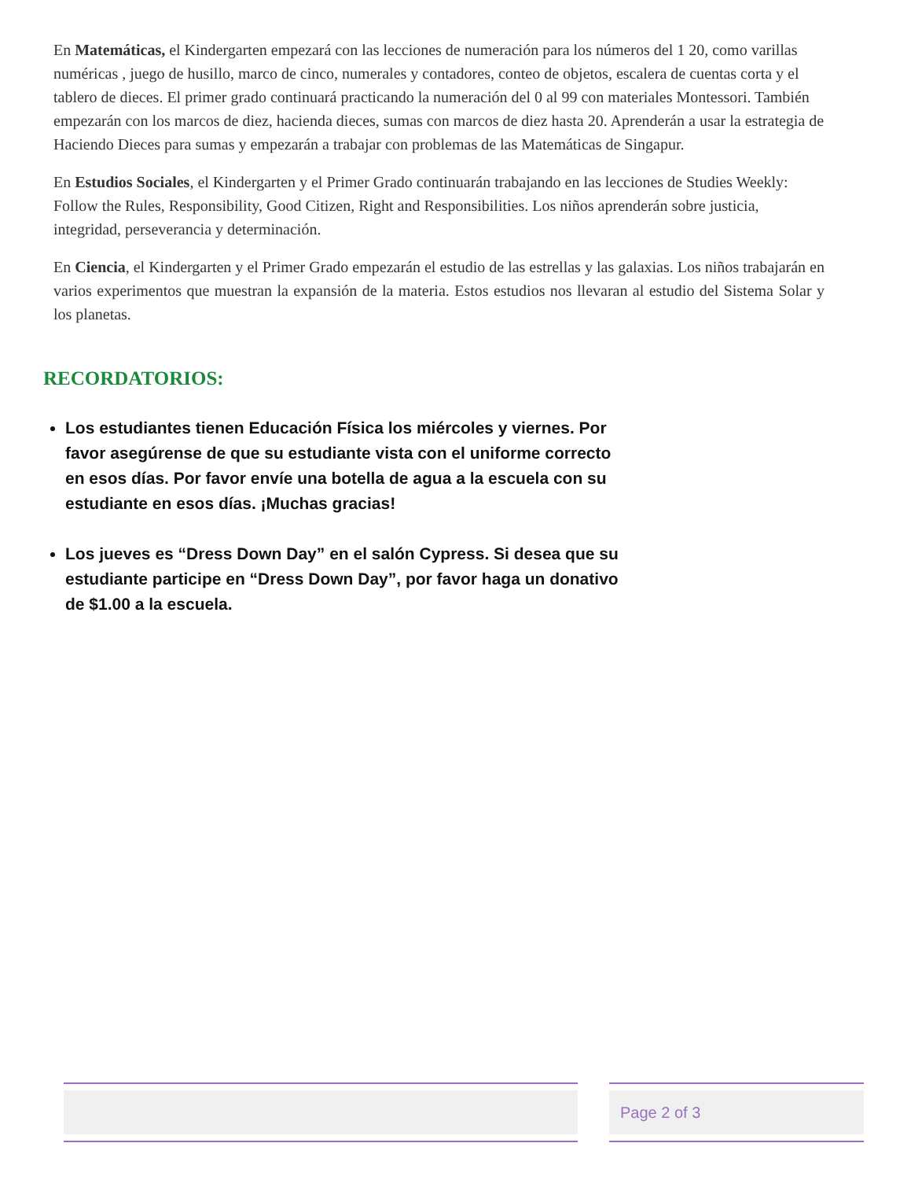En Matemáticas, el Kindergarten empezará con las lecciones de numeración para los números del 1 20, como varillas numéricas , juego de husillo, marco de cinco, numerales y contadores, conteo de objetos, escalera de cuentas corta y el tablero de dieces. El primer grado continuará practicando la numeración del 0 al 99 con materiales Montessori. También empezarán con los marcos de diez, hacienda dieces, sumas con marcos de diez hasta 20. Aprenderán a usar la estrategia de Haciendo Dieces para sumas y empezarán a trabajar con problemas de las Matemáticas de Singapur.
En Estudios Sociales, el Kindergarten y el Primer Grado continuarán trabajando en las lecciones de Studies Weekly: Follow the Rules, Responsibility, Good Citizen, Right and Responsibilities. Los niños aprenderán sobre justicia, integridad, perseverancia y determinación.
En Ciencia, el Kindergarten y el Primer Grado empezarán el estudio de las estrellas y las galaxias. Los niños trabajarán en varios experimentos que muestran la expansión de la materia. Estos estudios nos llevaran al estudio del Sistema Solar y los planetas.
RECORDATORIOS:
Los estudiantes tienen Educación Física los miércoles y viernes. Por favor asegúrense de que su estudiante vista con el uniforme correcto en esos días. Por favor envíe una botella de agua a la escuela con su estudiante en esos días. ¡Muchas gracias!
Los jueves es “Dress Down Day” en el salón Cypress. Si desea que su estudiante participe en “Dress Down Day”, por favor haga un donativo de $1.00 a la escuela.
Page 2 of 3